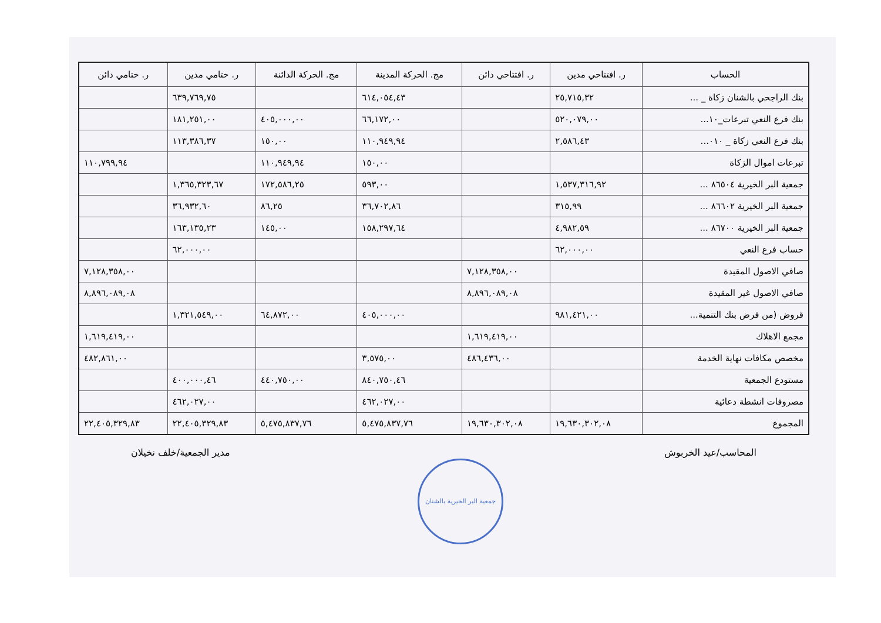| الحساب | ر. افتتاحي مدين | ر. افتتاحي دائن | مج. الحركة المدينة | مج. الحركة الدائنة | ر. ختامي مدين | ر. ختامي دائن |
| --- | --- | --- | --- | --- | --- | --- |
| بنك الراجحي بالشنان زكاة _ ... | ٢٥,٧١٥,٣٢ | | ٦١٤,٠٥٤,٤٣ | | ٦٣٩,٧٦٩,٧٥ | |
| بنك فرع النعي تبرعات_١٠... | ٥٢٠,٠٧٩,٠٠ | | ٦٦,١٧٢,٠٠ | ٤٠٥,٠٠٠,٠٠ | ١٨١,٢٥١,٠٠ | |
| بنك فرع النعي زكاة _ ٠١٠... | ٢,٥٨٦,٤٣ | | ١١٠,٩٤٩,٩٤ | ١٥٠,٠٠ | ١١٣,٣٨٦,٣٧ | |
| تبرعات اموال الزكاة | | | ١٥٠,٠٠ | ١١٠,٩٤٩,٩٤ | | ١١٠,٧٩٩,٩٤ |
| جمعية البر الخيرية ٨٦٥٠٤ ... | ١,٥٣٧,٣١٦,٩٢ | | ٥٩٣,٠٠ | ١٧٢,٥٨٦,٢٥ | ١,٣٦٥,٣٢٣,٦٧ | |
| جمعية البر الخيرية ٨٦٦٠٢ ... | ٣١٥,٩٩ | | ٣٦,٧٠٢,٨٦ | ٨٦,٢٥ | ٣٦,٩٣٢,٦٠ | |
| جمعية البر الخيرية ٨٦٧٠٠ ... | ٤,٩٨٢,٥٩ | | ١٥٨,٢٩٧,٦٤ | ١٤٥,٠٠ | ١٦٣,١٣٥,٢٣ | |
| حساب فرع النعي | ٦٢,٠٠٠,٠٠ | | | | ٦٢,٠٠٠,٠٠ | |
| صافي الاصول المقيدة | | ٧,١٢٨,٣٥٨,٠٠ | | | | ٧,١٢٨,٣٥٨,٠٠ |
| صافي الاصول غير المقيدة | | ٨,٨٩٦,٠٨٩,٠٨ | | | | ٨,٨٩٦,٠٨٩,٠٨ |
| قروض (من قرض بنك التنمية... | ٩٨١,٤٢١,٠٠ | | ٤٠٥,٠٠٠,٠٠ | ٦٤,٨٧٢,٠٠ | ١,٣٢١,٥٤٩,٠٠ | |
| مجمع الاهلاك | | ١,٦١٩,٤١٩,٠٠ | | | | ١,٦١٩,٤١٩,٠٠ |
| مخصص مكافات نهاية الخدمة | | ٤٨٦,٤٣٦,٠٠ | ٣,٥٧٥,٠٠ | | | ٤٨٢,٨٦١,٠٠ |
| مستودع الجمعية | | | ٨٤٠,٧٥٠,٤٦ | ٤٤٠,٧٥٠,٠٠ | ٤٠٠,٠٠٠,٤٦ | |
| مصروفات انشطة دعائية | | | ٤٦٢,٠٢٧,٠٠ | | ٤٦٢,٠٢٧,٠٠ | |
| المجموع | ١٩,٦٣٠,٣٠٢,٠٨ | ١٩,٦٣٠,٣٠٢,٠٨ | ٥,٤٧٥,٨٣٧,٧٦ | ٥,٤٧٥,٨٣٧,٧٦ | ٢٢,٤٠٥,٣٢٩,٨٣ | ٢٢,٤٠٥,٣٢٩,٨٣ |
المحاسب/عيد الخربوش مدير الجمعية/خلف نخيلان
جمعية البر الخيرية بالشنان